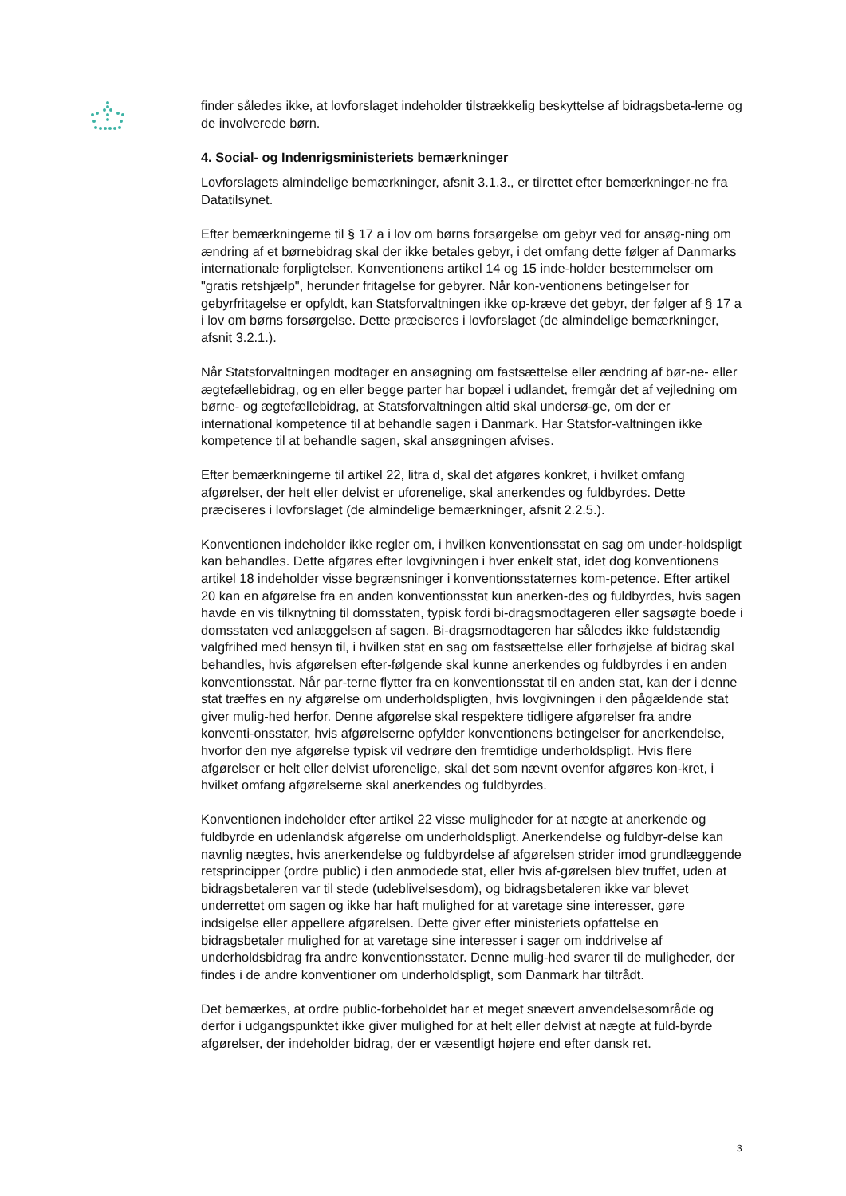finder således ikke, at lovforslaget indeholder tilstrækkelig beskyttelse af bidragsbeta-lerne og de involverede børn.
4. Social- og Indenrigsministeriets bemærkninger
Lovforslagets almindelige bemærkninger, afsnit 3.1.3., er tilrettet efter bemærkninger-ne fra Datatilsynet.
Efter bemærkningerne til § 17 a i lov om børns forsørgelse om gebyr ved for ansøg-ning om ændring af et børnebidrag skal der ikke betales gebyr, i det omfang dette følger af Danmarks internationale forpligtelser. Konventionens artikel 14 og 15 inde-holder bestemmelser om "gratis retshjælp", herunder fritagelse for gebyrer. Når kon-ventionens betingelser for gebyrfritagelse er opfyldt, kan Statsforvaltningen ikke op-kræve det gebyr, der følger af § 17 a i lov om børns forsørgelse. Dette præciseres i lovforslaget (de almindelige bemærkninger, afsnit 3.2.1.).
Når Statsforvaltningen modtager en ansøgning om fastsættelse eller ændring af bør-ne- eller ægtefællebidrag, og en eller begge parter har bopæl i udlandet, fremgår det af vejledning om børne- og ægtefællebidrag, at Statsforvaltningen altid skal undersø-ge, om der er international kompetence til at behandle sagen i Danmark. Har Statsfor-valtningen ikke kompetence til at behandle sagen, skal ansøgningen afvises.
Efter bemærkningerne til artikel 22, litra d, skal det afgøres konkret, i hvilket omfang afgørelser, der helt eller delvist er uforenelige, skal anerkendes og fuldbyrdes. Dette præciseres i lovforslaget (de almindelige bemærkninger, afsnit 2.2.5.).
Konventionen indeholder ikke regler om, i hvilken konventionsstat en sag om under-holdspligt kan behandles. Dette afgøres efter lovgivningen i hver enkelt stat, idet dog konventionens artikel 18 indeholder visse begrænsninger i konventionsstaternes kom-petence. Efter artikel 20 kan en afgørelse fra en anden konventionsstat kun anerken-des og fuldbyrdes, hvis sagen havde en vis tilknytning til domsstaten, typisk fordi bi-dragsmodtageren eller sagsøgte boede i domsstaten ved anlæggelsen af sagen. Bi-dragsmodtageren har således ikke fuldstændig valgfrihed med hensyn til, i hvilken stat en sag om fastsættelse eller forhøjelse af bidrag skal behandles, hvis afgørelsen efter-følgende skal kunne anerkendes og fuldbyrdes i en anden konventionsstat. Når par-terne flytter fra en konventionsstat til en anden stat, kan der i denne stat træffes en ny afgørelse om underholdspligten, hvis lovgivningen i den pågældende stat giver mulig-hed herfor. Denne afgørelse skal respektere tidligere afgørelser fra andre konventi-onsstater, hvis afgørelserne opfylder konventionens betingelser for anerkendelse, hvorfor den nye afgørelse typisk vil vedrøre den fremtidige underholdspligt. Hvis flere afgørelser er helt eller delvist uforenelige, skal det som nævnt ovenfor afgøres kon-kret, i hvilket omfang afgørelserne skal anerkendes og fuldbyrdes.
Konventionen indeholder efter artikel 22 visse muligheder for at nægte at anerkende og fuldbyrde en udenlandsk afgørelse om underholdspligt. Anerkendelse og fuldbyr-delse kan navnlig nægtes, hvis anerkendelse og fuldbyrdelse af afgørelsen strider imod grundlæggende retsprincipper (ordre public) i den anmodede stat, eller hvis af-gørelsen blev truffet, uden at bidragsbetaleren var til stede (udeblivelsesdom), og bidragsbetaleren ikke var blevet underrettet om sagen og ikke har haft mulighed for at varetage sine interesser, gøre indsigelse eller appellere afgørelsen. Dette giver efter ministeriets opfattelse en bidragsbetaler mulighed for at varetage sine interesser i sager om inddrivelse af underholdsbidrag fra andre konventionsstater. Denne mulig-hed svarer til de muligheder, der findes i de andre konventioner om underholdspligt, som Danmark har tiltrådt.
Det bemærkes, at ordre public-forbeholdet har et meget snævert anvendelsesområde og derfor i udgangspunktet ikke giver mulighed for at helt eller delvist at nægte at fuld-byrde afgørelser, der indeholder bidrag, der er væsentligt højere end efter dansk ret.
3